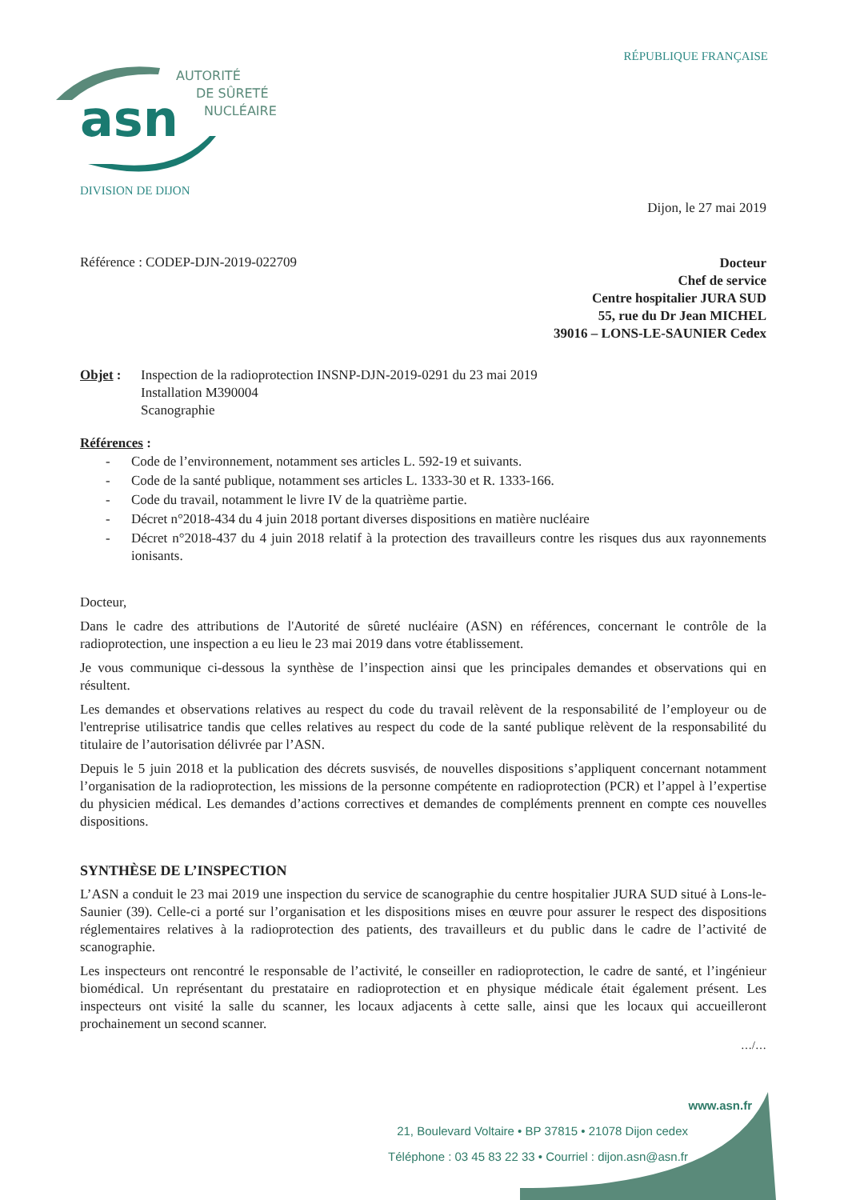RÉPUBLIQUE FRANÇAISE
asn
AUTORITÉ
DE SÛRETÉ
NUCLÉAIRE
DIVISION DE DIJON
Dijon, le 27 mai 2019
Référence : CODEP-DJN-2019-022709
Docteur
Chef de service
Centre hospitalier JURA SUD
55, rue du Dr Jean MICHEL
39016 – LONS-LE-SAUNIER Cedex
Objet : Inspection de la radioprotection INSNP-DJN-2019-0291 du 23 mai 2019
Installation M390004
Scanographie
Références :
- Code de l’environnement, notamment ses articles L. 592-19 et suivants.
- Code de la santé publique, notamment ses articles L. 1333-30 et R. 1333-166.
- Code du travail, notamment le livre IV de la quatrième partie.
- Décret n°2018-434 du 4 juin 2018 portant diverses dispositions en matière nucléaire
- Décret n°2018-437 du 4 juin 2018 relatif à la protection des travailleurs contre les risques dus aux rayonnements ionisants.
Docteur,
Dans le cadre des attributions de l'Autorité de sûreté nucléaire (ASN) en références, concernant le contrôle de la radioprotection, une inspection a eu lieu le 23 mai 2019 dans votre établissement.
Je vous communique ci-dessous la synthèse de l’inspection ainsi que les principales demandes et observations qui en résultent.
Les demandes et observations relatives au respect du code du travail relèvent de la responsabilité de l’employeur ou de l'entreprise utilisatrice tandis que celles relatives au respect du code de la santé publique relèvent de la responsabilité du titulaire de l’autorisation délivrée par l’ASN.
Depuis le 5 juin 2018 et la publication des décrets susvisés, de nouvelles dispositions s’appliquent concernant notamment l’organisation de la radioprotection, les missions de la personne compétente en radioprotection (PCR) et l’appel à l’expertise du physicien médical. Les demandes d’actions correctives et demandes de compléments prennent en compte ces nouvelles dispositions.
SYNTHÈSE DE L’INSPECTION
L’ASN a conduit le 23 mai 2019 une inspection du service de scanographie du centre hospitalier JURA SUD situé à Lons-le-Saunier (39). Celle-ci a porté sur l’organisation et les dispositions mises en œuvre pour assurer le respect des dispositions réglementaires relatives à la radioprotection des patients, des travailleurs et du public dans le cadre de l’activité de scanographie.
Les inspecteurs ont rencontré le responsable de l’activité, le conseiller en radioprotection, le cadre de santé, et l’ingénieur biomédical. Un représentant du prestataire en radioprotection et en physique médicale était également présent. Les inspecteurs ont visité la salle du scanner, les locaux adjacents à cette salle, ainsi que les locaux qui accueilleront prochainement un second scanner.
…/…
www.asn.fr
21, Boulevard Voltaire • BP 37815 • 21078 Dijon cedex
Téléphone : 03 45 83 22 33 • Courriel : dijon.asn@asn.fr